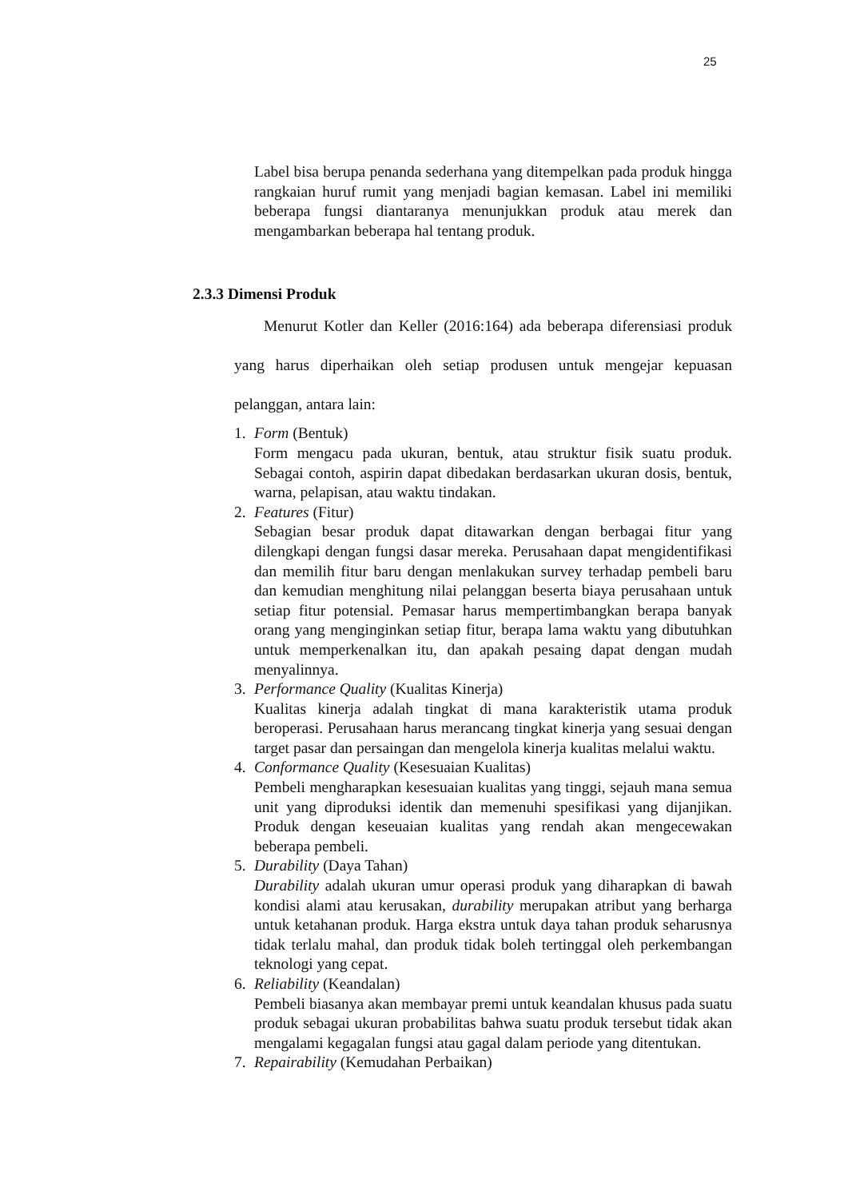25
Label bisa berupa penanda sederhana yang ditempelkan pada produk hingga rangkaian huruf rumit yang menjadi bagian kemasan. Label ini memiliki beberapa fungsi diantaranya menunjukkan produk atau merek dan mengambarkan beberapa hal tentang produk.
2.3.3 Dimensi Produk
Menurut Kotler dan Keller (2016:164) ada beberapa diferensiasi produk yang harus diperhaikan oleh setiap produsen untuk mengejar kepuasan pelanggan, antara lain:
1. Form (Bentuk)
Form mengacu pada ukuran, bentuk, atau struktur fisik suatu produk. Sebagai contoh, aspirin dapat dibedakan berdasarkan ukuran dosis, bentuk, warna, pelapisan, atau waktu tindakan.
2. Features (Fitur)
Sebagian besar produk dapat ditawarkan dengan berbagai fitur yang dilengkapi dengan fungsi dasar mereka. Perusahaan dapat mengidentifikasi dan memilih fitur baru dengan menlakukan survey terhadap pembeli baru dan kemudian menghitung nilai pelanggan beserta biaya perusahaan untuk setiap fitur potensial. Pemasar harus mempertimbangkan berapa banyak orang yang menginginkan setiap fitur, berapa lama waktu yang dibutuhkan untuk memperkenalkan itu, dan apakah pesaing dapat dengan mudah menyalinnya.
3. Performance Quality (Kualitas Kinerja)
Kualitas kinerja adalah tingkat di mana karakteristik utama produk beroperasi. Perusahaan harus merancang tingkat kinerja yang sesuai dengan target pasar dan persaingan dan mengelola kinerja kualitas melalui waktu.
4. Conformance Quality (Kesesuaian Kualitas)
Pembeli mengharapkan kesesuaian kualitas yang tinggi, sejauh mana semua unit yang diproduksi identik dan memenuhi spesifikasi yang dijanjikan. Produk dengan keseuaian kualitas yang rendah akan mengecewakan beberapa pembeli.
5. Durability (Daya Tahan)
Durability adalah ukuran umur operasi produk yang diharapkan di bawah kondisi alami atau kerusakan, durability merupakan atribut yang berharga untuk ketahanan produk. Harga ekstra untuk daya tahan produk seharusnya tidak terlalu mahal, dan produk tidak boleh tertinggal oleh perkembangan teknologi yang cepat.
6. Reliability (Keandalan)
Pembeli biasanya akan membayar premi untuk keandalan khusus pada suatu produk sebagai ukuran probabilitas bahwa suatu produk tersebut tidak akan mengalami kegagalan fungsi atau gagal dalam periode yang ditentukan.
7. Repairability (Kemudahan Perbaikan)